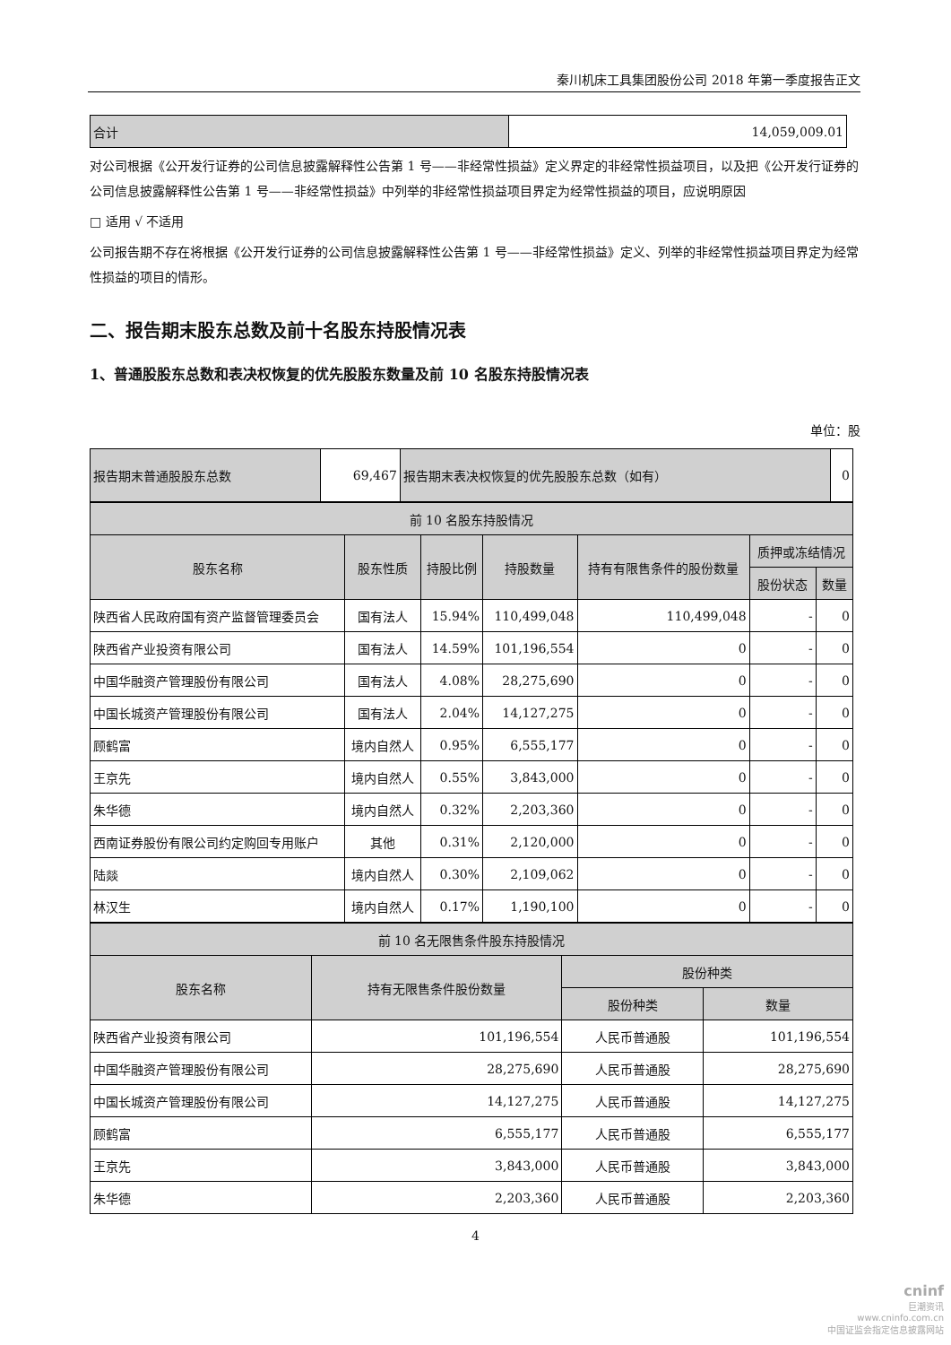秦川机床工具集团股份公司 2018 年第一季度报告正文
| 合计 | 14,059,009.01 |
对公司根据《公开发行证券的公司信息披露解释性公告第 1 号——非经常性损益》定义界定的非经常性损益项目，以及把《公开发行证券的公司信息披露解释性公告第 1 号——非经常性损益》中列举的非经常性损益项目界定为经常性损益的项目，应说明原因
□ 适用 √ 不适用
公司报告期不存在将根据《公开发行证券的公司信息披露解释性公告第 1 号——非经常性损益》定义、列举的非经常性损益项目界定为经常性损益的项目的情形。
二、报告期末股东总数及前十名股东持股情况表
1、普通股股东总数和表决权恢复的优先股股东数量及前 10 名股东持股情况表
单位：股
| 报告期末普通股股东总数 | 69,467 | 报告期末表决权恢复的优先股股东总数（如有） | 0 |
| 前 10 名股东持股情况 | | | | | | |
| 股东名称 | 股东性质 | 持股比例 | 持股数量 | 持有有限售条件的股份数量 | 质押或冻结情况 | |
| | | | | | 股份状态 | 数量 |
| 陕西省人民政府国有资产监督管理委员会 | 国有法人 | 15.94% | 110,499,048 | 110,499,048 | - | 0 |
| 陕西省产业投资有限公司 | 国有法人 | 14.59% | 101,196,554 | 0 | - | 0 |
| 中国华融资产管理股份有限公司 | 国有法人 | 4.08% | 28,275,690 | 0 | - | 0 |
| 中国长城资产管理股份有限公司 | 国有法人 | 2.04% | 14,127,275 | 0 | - | 0 |
| 顾鹤富 | 境内自然人 | 0.95% | 6,555,177 | 0 | - | 0 |
| 王京先 | 境内自然人 | 0.55% | 3,843,000 | 0 | - | 0 |
| 朱华德 | 境内自然人 | 0.32% | 2,203,360 | 0 | - | 0 |
| 西南证券股份有限公司约定购回专用账户 | 其他 | 0.31% | 2,120,000 | 0 | - | 0 |
| 陆燚 | 境内自然人 | 0.30% | 2,109,062 | 0 | - | 0 |
| 林汉生 | 境内自然人 | 0.17% | 1,190,100 | 0 | - | 0 |
| 前 10 名无限售条件股东持股情况 | | | |
| 股东名称 | 持有无限售条件股份数量 | 股份种类 | |
| | | 股份种类 | 数量 |
| 陕西省产业投资有限公司 | 101,196,554 | 人民币普通股 | 101,196,554 |
| 中国华融资产管理股份有限公司 | 28,275,690 | 人民币普通股 | 28,275,690 |
| 中国长城资产管理股份有限公司 | 14,127,275 | 人民币普通股 | 14,127,275 |
| 顾鹤富 | 6,555,177 | 人民币普通股 | 6,555,177 |
| 王京先 | 3,843,000 | 人民币普通股 | 3,843,000 |
| 朱华德 | 2,203,360 | 人民币普通股 | 2,203,360 |
4
cninf
巨潮资讯
www.cninfo.com.cn
中国证监会指定信息披露网站